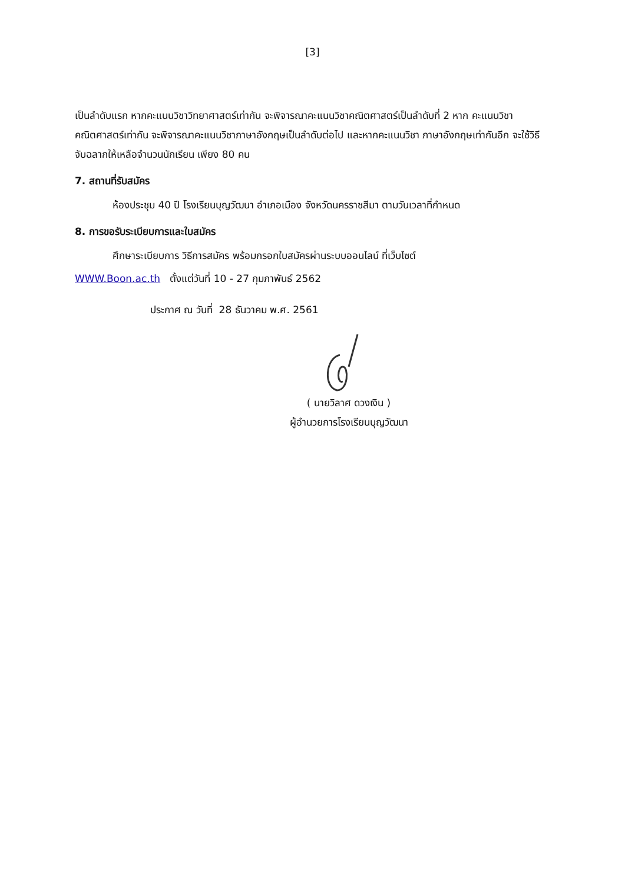[3]
เป็นลำดับแรก หากคะแนนวิชาวิทยาศาสตร์เท่ากัน จะพิจารณาคะแนนวิชาคณิตศาสตร์เป็นลำดับที่ 2 หาก คะแนนวิชาคณิตศาสตร์เท่ากัน จะพิจารณาคะแนนวิชาภาษาอังกฤษเป็นลำดับต่อไป และหากคะแนนวิชา ภาษาอังกฤษเท่ากันอีก จะใช้วิธีจับฉลากให้เหลือจำนวนนักเรียน เพียง 80 คน
7. สถานที่รับสมัคร
ห้องประชุม 40 ปี โรงเรียนบุญวัฒนา อำเภอเมือง จังหวัดนครราชสีมา ตามวันเวลาที่กำหนด
8. การขอรับระเบียบการและใบสมัคร
ศึกษาระเบียบการ วิธีการสมัคร พร้อมกรอกใบสมัครผ่านระบบออนไลน์ ที่เว็บไซต์
WWW.Boon.ac.th ตั้งแต่วันที่ 10 - 27 กุมภาพันธ์ 2562
ประกาศ ณ วันที่ 28 ธันวาคม พ.ศ. 2561
( นายวิลาศ ดวงเงิน )
ผู้อำนวยการโรงเรียนบุญวัฒนา